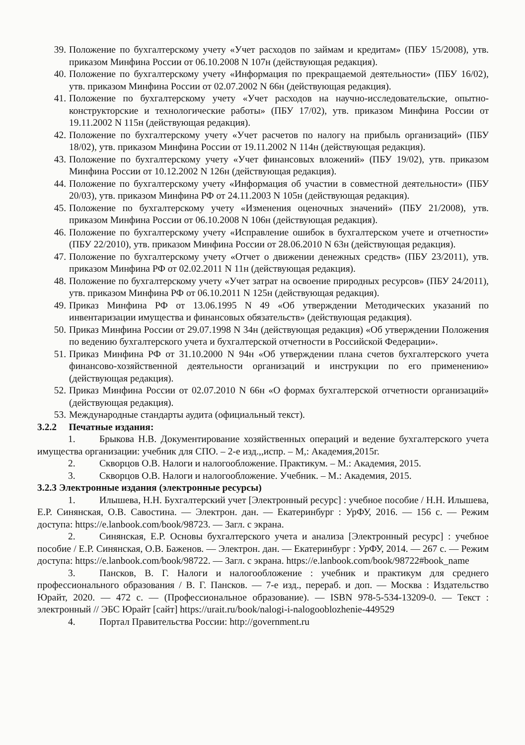39. Положение по бухгалтерскому учету «Учет расходов по займам и кредитам» (ПБУ 15/2008), утв. приказом Минфина России от 06.10.2008 N 107н (действующая редакция).
40. Положение по бухгалтерскому учету «Информация по прекращаемой деятельности» (ПБУ 16/02), утв. приказом Минфина России от 02.07.2002 N 66н (действующая редакция).
41. Положение по бухгалтерскому учету «Учет расходов на научно-исследовательские, опытно-конструкторские и технологические работы» (ПБУ 17/02), утв. приказом Минфина России от 19.11.2002 N 115н (действующая редакция).
42. Положение по бухгалтерскому учету «Учет расчетов по налогу на прибыль организаций» (ПБУ 18/02), утв. приказом Минфина России от 19.11.2002 N 114н (действующая редакция).
43. Положение по бухгалтерскому учету «Учет финансовых вложений» (ПБУ 19/02), утв. приказом Минфина России от 10.12.2002 N 126н (действующая редакция).
44. Положение по бухгалтерскому учету «Информация об участии в совместной деятельности» (ПБУ 20/03), утв. приказом Минфина РФ от 24.11.2003 N 105н (действующая редакция).
45. Положение по бухгалтерскому учету «Изменения оценочных значений» (ПБУ 21/2008), утв. приказом Минфина России от 06.10.2008 N 106н (действующая редакция).
46. Положение по бухгалтерскому учету «Исправление ошибок в бухгалтерском учете и отчетности» (ПБУ 22/2010), утв. приказом Минфина России от 28.06.2010 N 63н (действующая редакция).
47. Положение по бухгалтерскому учету «Отчет о движении денежных средств» (ПБУ 23/2011), утв. приказом Минфина РФ от 02.02.2011 N 11н (действующая редакция).
48. Положение по бухгалтерскому учету «Учет затрат на освоение природных ресурсов» (ПБУ 24/2011), утв. приказом Минфина РФ от 06.10.2011 N 125н (действующая редакция).
49. Приказ Минфина РФ от 13.06.1995 N 49 «Об утверждении Методических указаний по инвентаризации имущества и финансовых обязательств» (действующая редакция).
50. Приказ Минфина России от 29.07.1998 N 34н (действующая редакция) «Об утверждении Положения по ведению бухгалтерского учета и бухгалтерской отчетности в Российской Федерации».
51. Приказ Минфина РФ от 31.10.2000 N 94н «Об утверждении плана счетов бухгалтерского учета финансово-хозяйственной деятельности организаций и инструкции по его применению» (действующая редакция).
52. Приказ Минфина России от 02.07.2010 N 66н «О формах бухгалтерской отчетности организаций» (действующая редакция).
53. Международные стандарты аудита (официальный текст).
3.2.2 Печатные издания:
1. Брыкова Н.В. Документирование хозяйственных операций и ведение бухгалтерского учета имущества организации: учебник для СПО. – 2-е изд.,,испр. – М,: Академия,2015г.
2. Скворцов О.В. Налоги и налогообложение. Практикум. – М.: Академия, 2015.
3. Скворцов О.В. Налоги и налогообложение. Учебник. – М.: Академия, 2015.
3.2.3 Электронные издания (электронные ресурсы)
1. Илышева, Н.Н. Бухгалтерский учет [Электронный ресурс] : учебное пособие / Н.Н. Илышева, Е.Р. Синянская, О.В. Савостина. — Электрон. дан. — Екатеринбург : УрФУ, 2016. — 156 с. — Режим доступа: https://e.lanbook.com/book/98723. — Загл. с экрана.
2. Синянская, Е.Р. Основы бухгалтерского учета и анализа [Электронный ресурс] : учебное пособие / Е.Р. Синянская, О.В. Баженов. — Электрон. дан. — Екатеринбург : УрФУ, 2014. — 267 с. — Режим доступа: https://e.lanbook.com/book/98722. — Загл. с экрана. https://e.lanbook.com/book/98722#book_name
3. Пансков, В. Г. Налоги и налогообложение : учебник и практикум для среднего профессионального образования / В. Г. Пансков. — 7-е изд., перераб. и доп. — Москва : Издательство Юрайт, 2020. — 472 с. — (Профессиональное образование). — ISBN 978-5-534-13209-0. — Текст : электронный // ЭБС Юрайт [сайт] https://urait.ru/book/nalogi-i-nalogooblozhenie-449529
4. Портал Правительства России: http://government.ru